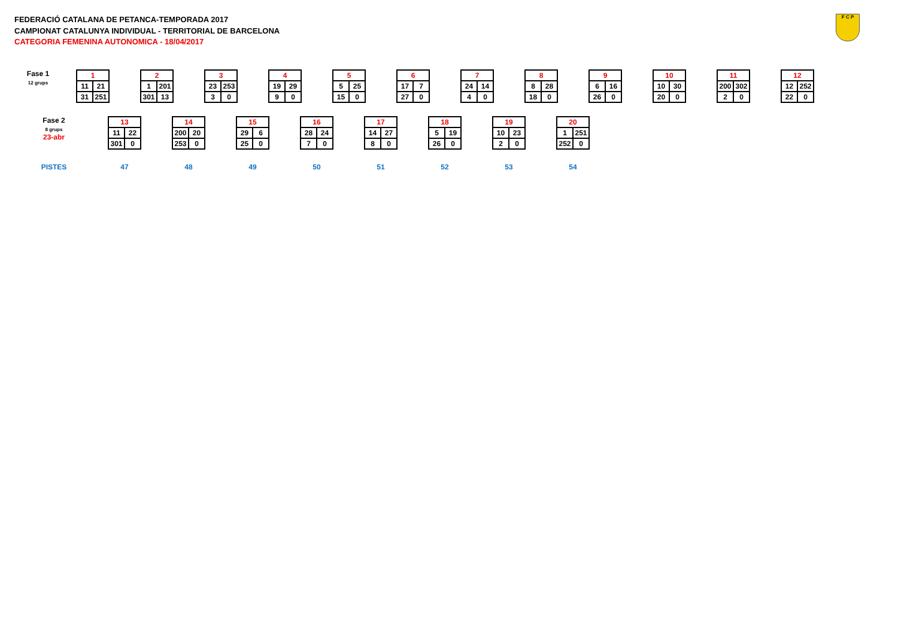FEDERACIÓ CATALANA DE PETANCA-TEMPORADA 2017
CAMPIONAT CATALUNYA INDIVIDUAL - TERRITORIAL DE BARCELONA
CATEGORIA FEMENINA AUTONOMICA - 18/04/2017
F C P
Fase 1
12 grups
| 1 | |
| 11 | 21 |
| 31 | 251 |
| 2 | |
| 1 | 201 |
| 301 | 13 |
| 3 | |
| 23 | 253 |
| 3 | 0 |
| 4 | |
| 19 | 29 |
| 9 | 0 |
| 5 | |
| 5 | 25 |
| 15 | 0 |
| 6 | |
| 17 | 7 |
| 27 | 0 |
| 7 | |
| 24 | 14 |
| 4 | 0 |
| 8 | |
| 8 | 28 |
| 18 | 0 |
| 9 | |
| 6 | 16 |
| 26 | 0 |
| 10 | |
| 10 | 30 |
| 20 | 0 |
| 11 | |
| 200 | 302 |
| 2 | 0 |
| 12 | |
| 12 | 252 |
| 22 | 0 |
Fase 2
8 grups
23-abr
| 13 | |
| 11 | 22 |
| 301 | 0 |
| 14 | |
| 200 | 20 |
| 253 | 0 |
| 15 | |
| 29 | 6 |
| 25 | 0 |
| 16 | |
| 28 | 24 |
| 7 | 0 |
| 17 | |
| 14 | 27 |
| 8 | 0 |
| 18 | |
| 5 | 19 |
| 26 | 0 |
| 19 | |
| 10 | 23 |
| 2 | 0 |
| 20 | |
| 1 | 251 |
| 252 | 0 |
PISTES 47 48 49 50 51 52 53 54